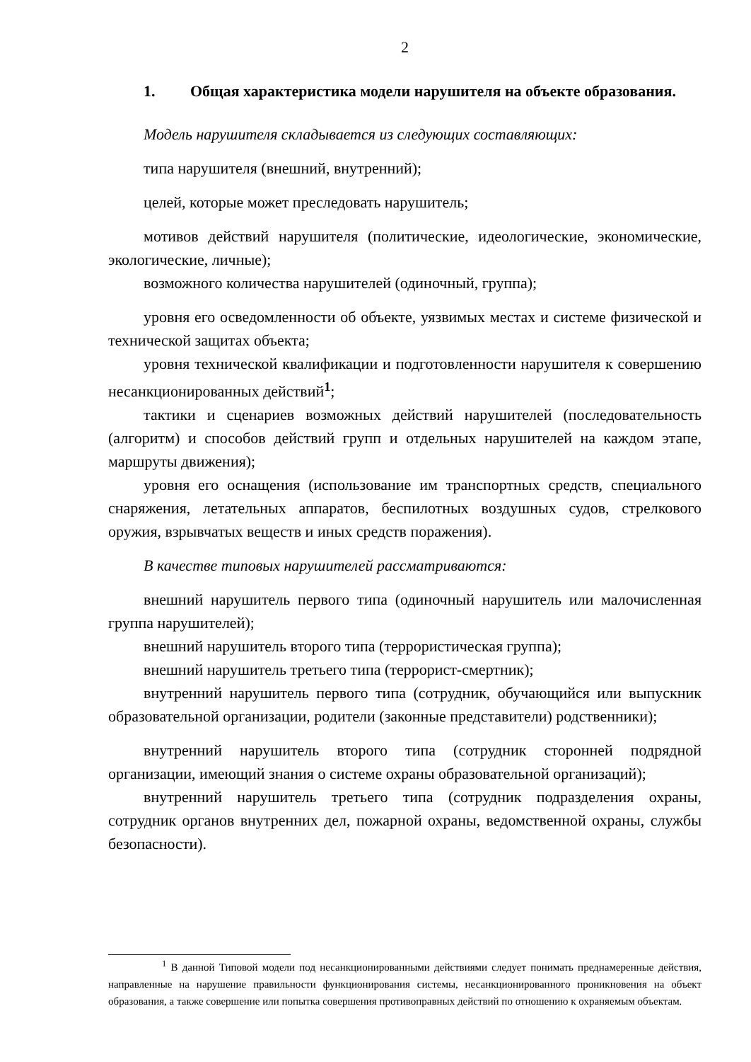2
1. Общая характеристика модели нарушителя на объекте образования.
Модель нарушителя складывается из следующих составляющих:
типа нарушителя (внешний, внутренний);
целей, которые может преследовать нарушитель;
мотивов действий нарушителя (политические, идеологические, экономические, экологические, личные);
возможного количества нарушителей (одиночный, группа);
уровня его осведомленности об объекте, уязвимых местах и системе физической и технической защитах объекта;
уровня технической квалификации и подготовленности нарушителя к совершению несанкционированных действий<sup>1</sup>;
тактики и сценариев возможных действий нарушителей (последовательность (алгоритм) и способов действий групп и отдельных нарушителей на каждом этапе, маршруты движения);
уровня его оснащения (использование им транспортных средств, специального снаряжения, летательных аппаратов, беспилотных воздушных судов, стрелкового оружия, взрывчатых веществ и иных средств поражения).
В качестве типовых нарушителей рассматриваются:
внешний нарушитель первого типа (одиночный нарушитель или малочисленная группа нарушителей);
внешний нарушитель второго типа (террористическая группа);
внешний нарушитель третьего типа (террорист-смертник);
внутренний нарушитель первого типа (сотрудник, обучающийся или выпускник образовательной организации, родители (законные представители) родственники);
внутренний нарушитель второго типа (сотрудник сторонней подрядной организации, имеющий знания о системе охраны образовательной организаций);
внутренний нарушитель третьего типа (сотрудник подразделения охраны, сотрудник органов внутренних дел, пожарной охраны, ведомственной охраны, службы безопасности).
<sup>1</sup> В данной Типовой модели под несанкционированными действиями следует понимать преднамеренные действия, направленные на нарушение правильности функционирования системы, несанкционированного проникновения на объект образования, а также совершение или попытка совершения противоправных действий по отношению к охраняемым объектам.